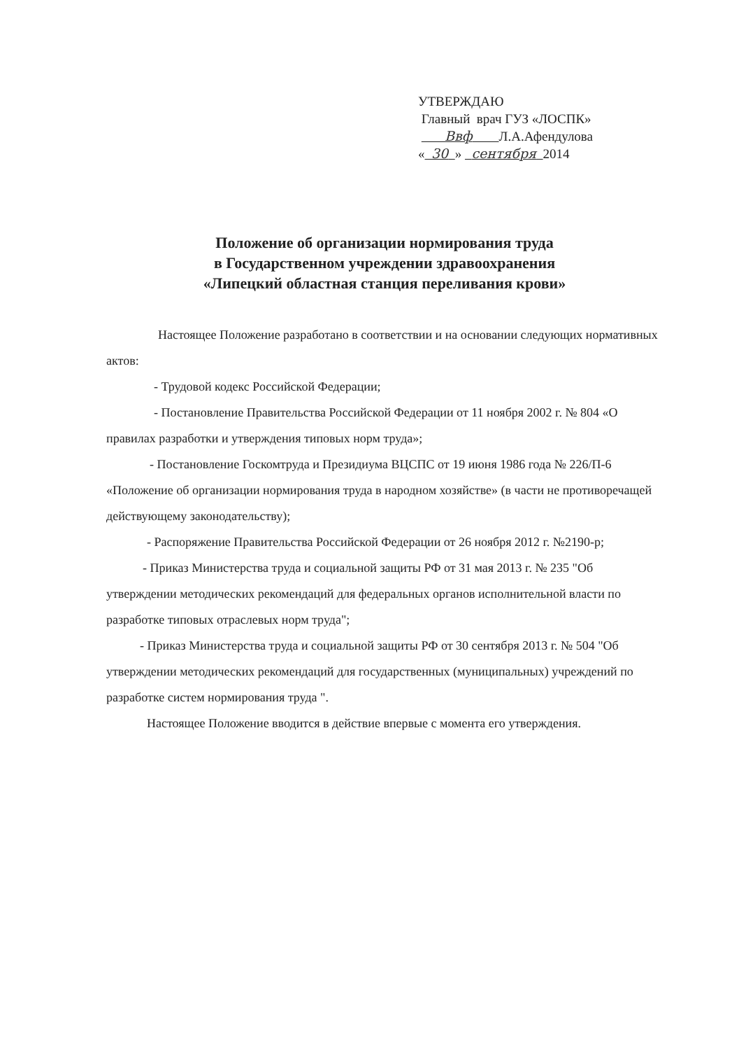УТВЕРЖДАЮ
Главный врач ГУЗ «ЛОСПК»
Ввф Л.А.Афендулова
« 30 » сентября 2014
Положение об организации нормирования труда
в Государственном учреждении здравоохранения
«Липецкий областная станция переливания крови»
Настоящее Положение разработано в соответствии и на основании следующих нормативных актов:
- Трудовой кодекс Российской Федерации;
- Постановление Правительства Российской Федерации от 11 ноября 2002 г. № 804 «О правилах разработки и утверждения типовых норм труда»;
- Постановление Госкомтруда и Президиума ВЦСПС от 19 июня 1986 года № 226/П-6 «Положение об организации нормирования труда в народном хозяйстве» (в части не противоречащей действующему законодательству);
- Распоряжение Правительства Российской Федерации от 26 ноября 2012 г. №2190-р;
- Приказ Министерства труда и социальной защиты РФ от 31 мая 2013 г. № 235 "Об утверждении методических рекомендаций для федеральных органов исполнительной власти по разработке типовых отраслевых норм труда";
- Приказ Министерства труда и социальной защиты РФ от 30 сентября 2013 г. № 504 "Об утверждении методических рекомендаций для государственных (муниципальных) учреждений по разработке систем нормирования труда ".
Настоящее Положение вводится в действие впервые с момента его утверждения.